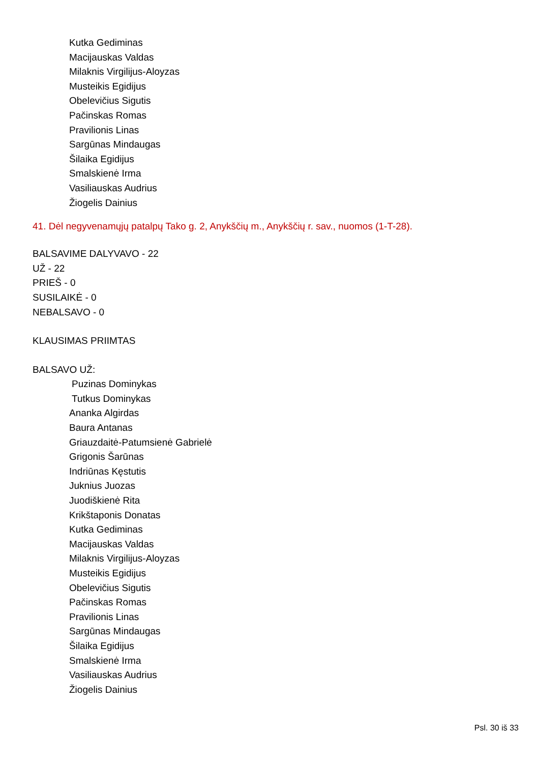Kutka Gediminas
Macijauskas Valdas
Milaknis Virgilijus-Aloyzas
Musteikis Egidijus
Obelevičius Sigutis
Pačinskas Romas
Pravilionis Linas
Sargūnas Mindaugas
Šilaika Egidijus
Smalskienė Irma
Vasiliauskas Audrius
Žiogelis Dainius
41. Dėl negyvenamųjų patalpų Tako g. 2, Anykščių m., Anykščių r. sav., nuomos (1-T-28).
BALSAVIME DALYVAVO - 22
UŽ - 22
PRIEŠ - 0
SUSILAIKĖ - 0
NEBALSAVO - 0
KLAUSIMAS PRIIMTAS
BALSAVO UŽ:
Puzinas Dominykas
Tutkus Dominykas
Ananka Algirdas
Baura Antanas
Griauzdaitė-Patumsienė Gabrielė
Grigonis Šarūnas
Indriūnas Kęstutis
Juknius Juozas
Juodiškienė Rita
Krikštaponis Donatas
Kutka Gediminas
Macijauskas Valdas
Milaknis Virgilijus-Aloyzas
Musteikis Egidijus
Obelevičius Sigutis
Pačinskas Romas
Pravilionis Linas
Sargūnas Mindaugas
Šilaika Egidijus
Smalskienė Irma
Vasiliauskas Audrius
Žiogelis Dainius
Psl. 30 iš 33